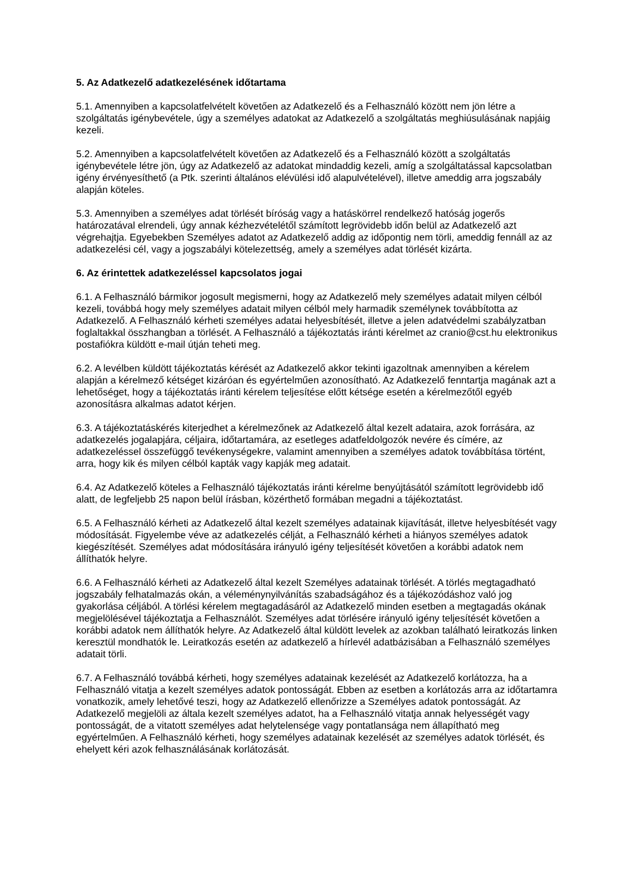5. Az Adatkezelő adatkezelésének időtartama
5.1. Amennyiben a kapcsolatfelvételt követően az Adatkezelő és a Felhasználó között nem jön létre a szolgáltatás igénybevétele, úgy a személyes adatokat az Adatkezelő a szolgáltatás meghiúsulásának napjáig kezeli.
5.2. Amennyiben a kapcsolatfelvételt követően az Adatkezelő és a Felhasználó között a szolgáltatás igénybevétele létre jön, úgy az Adatkezelő az adatokat mindaddig kezeli, amíg a szolgáltatással kapcsolatban igény érvényesíthető (a Ptk. szerinti általános elévülési idő alapulvételével), illetve ameddig arra jogszabály alapján köteles.
5.3. Amennyiben a személyes adat törlését bíróság vagy a hatáskörrel rendelkező hatóság jogerős határozatával elrendeli, úgy annak kézhezvételétől számított legrövidebb időn belül az Adatkezelő azt végrehajtja. Egyebekben Személyes adatot az Adatkezelő addig az időpontig nem törli, ameddig fennáll az az adatkezelési cél, vagy a jogszabályi kötelezettség, amely a személyes adat törlését kizárta.
6. Az érintettek adatkezeléssel kapcsolatos jogai
6.1. A Felhasználó bármikor jogosult megismerni, hogy az Adatkezelő mely személyes adatait milyen célból kezeli, továbbá hogy mely személyes adatait milyen célból mely harmadik személynek továbbította az Adatkezelő. A Felhasználó kérheti személyes adatai helyesbítését, illetve a jelen adatvédelmi szabályzatban foglaltakkal összhangban a törlését. A Felhasználó a tájékoztatás iránti kérelmet az cranio@cst.hu elektronikus postafiókra küldött e-mail útján teheti meg.
6.2. A levélben küldött tájékoztatás kérését az Adatkezelő akkor tekinti igazoltnak amennyiben a kérelem alapján a kérelmező kétséget kizáróan és egyértelműen azonosítható. Az Adatkezelő fenntartja magának azt a lehetőséget, hogy a tájékoztatás iránti kérelem teljesítése előtt kétsége esetén a kérelmezőtől egyéb azonosításra alkalmas adatot kérjen.
6.3. A tájékoztatáskérés kiterjedhet a kérelmezőnek az Adatkezelő által kezelt adataira, azok forrására, az adatkezelés jogalapjára, céljaira, időtartamára, az esetleges adatfeldolgozók nevére és címére, az adatkezeléssel összefüggő tevékenységekre, valamint amennyiben a személyes adatok továbbítása történt, arra, hogy kik és milyen célból kapták vagy kapják meg adatait.
6.4. Az Adatkezelő köteles a Felhasználó tájékoztatás iránti kérelme benyújtásától számított legrövidebb idő alatt, de legfeljebb 25 napon belül írásban, közérthető formában megadni a tájékoztatást.
6.5. A Felhasználó kérheti az Adatkezelő által kezelt személyes adatainak kijavítását, illetve helyesbítését vagy módosítását. Figyelembe véve az adatkezelés célját, a Felhasználó kérheti a hiányos személyes adatok kiegészítését. Személyes adat módosítására irányuló igény teljesítését követően a korábbi adatok nem állíthatók helyre.
6.6. A Felhasználó kérheti az Adatkezelő által kezelt Személyes adatainak törlését. A törlés megtagadható jogszabály felhatalmazás okán, a véleménynyilvánítás szabadságához és a tájékozódáshoz való jog gyakorlása céljából. A törlési kérelem megtagadásáról az Adatkezelő minden esetben a megtagadás okának megjelölésével tájékoztatja a Felhasználót. Személyes adat törlésére irányuló igény teljesítését követően a korábbi adatok nem állíthatók helyre. Az Adatkezelő által küldött levelek az azokban található leiratkozás linken keresztül mondhatók le. Leiratkozás esetén az adatkezelő a hírlevél adatbázisában a Felhasználó személyes adatait törli.
6.7. A Felhasználó továbbá kérheti, hogy személyes adatainak kezelését az Adatkezelő korlátozza, ha a Felhasználó vitatja a kezelt személyes adatok pontosságát. Ebben az esetben a korlátozás arra az időtartamra vonatkozik, amely lehetővé teszi, hogy az Adatkezelő ellenőrizze a Személyes adatok pontosságát. Az Adatkezelő megjelöli az általa kezelt személyes adatot, ha a Felhasználó vitatja annak helyességét vagy pontosságát, de a vitatott személyes adat helytelensége vagy pontatlansága nem állapítható meg egyértelműen. A Felhasználó kérheti, hogy személyes adatainak kezelését az személyes adatok törlését, és ehelyett kéri azok felhasználásának korlátozását.